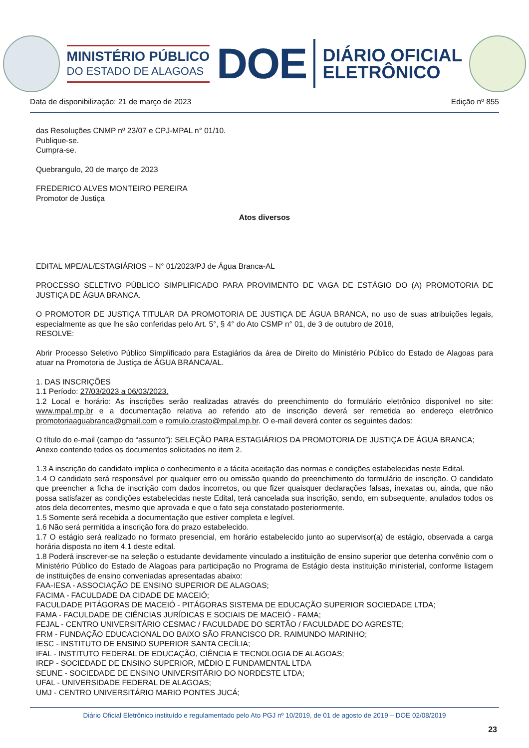MINISTÉRIO PÚBLICO
DO ESTADO DE ALAGOAS
DOE
DIÁRIO OFICIAL
ELETRÔNICO
Data de disponibilização: 21 de março de 2023 Edição nº 855
das Resoluções CNMP nº 23/07 e CPJ-MPAL n° 01/10.
Publique-se.
Cumpra-se.
Quebrangulo, 20 de março de 2023
FREDERICO ALVES MONTEIRO PEREIRA
Promotor de Justiça
Atos diversos
EDITAL MPE/AL/ESTAGIÁRIOS – N° 01/2023/PJ de Água Branca-AL
PROCESSO SELETIVO PÚBLICO SIMPLIFICADO PARA PROVIMENTO DE VAGA DE ESTÁGIO DO (A) PROMOTORIA DE JUSTIÇA DE ÁGUA BRANCA.
O PROMOTOR DE JUSTIÇA TITULAR DA PROMOTORIA DE JUSTIÇA DE ÁGUA BRANCA, no uso de suas atribuições legais, especialmente as que lhe são conferidas pelo Art. 5°, § 4° do Ato CSMP n° 01, de 3 de outubro de 2018,
RESOLVE:
Abrir Processo Seletivo Público Simplificado para Estagiários da área de Direito do Ministério Público do Estado de Alagoas para atuar na Promotoria de Justiça de ÁGUA BRANCA/AL.
1. DAS INSCRIÇÕES
1.1 Período: 27/03/2023 a 06/03/2023.
1.2 Local e horário: As inscrições serão realizadas através do preenchimento do formulário eletrônico disponível no site: www.mpal.mp.br e a documentação relativa ao referido ato de inscrição deverá ser remetida ao endereço eletrônico promotoriaaguabranca@gmail.com e romulo.crasto@mpal.mp.br. O e-mail deverá conter os seguintes dados:
O título do e-mail (campo do “assunto”): SELEÇÃO PARA ESTAGIÁRIOS DA PROMOTORIA DE JUSTIÇA DE ÁGUA BRANCA;
Anexo contendo todos os documentos solicitados no item 2.
1.3 A inscrição do candidato implica o conhecimento e a tácita aceitação das normas e condições estabelecidas neste Edital.
1.4 O candidato será responsável por qualquer erro ou omissão quando do preenchimento do formulário de inscrição. O candidato que preencher a ficha de inscrição com dados incorretos, ou que fizer quaisquer declarações falsas, inexatas ou, ainda, que não possa satisfazer as condições estabelecidas neste Edital, terá cancelada sua inscrição, sendo, em subsequente, anulados todos os atos dela decorrentes, mesmo que aprovada e que o fato seja constatado posteriormente.
1.5 Somente será recebida a documentação que estiver completa e legível.
1.6 Não será permitida a inscrição fora do prazo estabelecido.
1.7 O estágio será realizado no formato presencial, em horário estabelecido junto ao supervisor(a) de estágio, observada a carga horária disposta no item 4.1 deste edital.
1.8 Poderá inscrever-se na seleção o estudante devidamente vinculado a instituição de ensino superior que detenha convênio com o Ministério Público do Estado de Alagoas para participação no Programa de Estágio desta instituição ministerial, conforme listagem de instituições de ensino conveniadas apresentadas abaixo:
FAA-IESA - ASSOCIAÇÃO DE ENSINO SUPERIOR DE ALAGOAS;
FACIMA - FACULDADE DA CIDADE DE MACEIÓ;
FACULDADE PITÁGORAS DE MACEIÓ - PITÁGORAS SISTEMA DE EDUCAÇÃO SUPERIOR SOCIEDADE LTDA;
FAMA - FACULDADE DE CIÊNCIAS JURÍDICAS E SOCIAIS DE MACEIÓ - FAMA;
FEJAL - CENTRO UNIVERSITÁRIO CESMAC / FACULDADE DO SERTÃO / FACULDADE DO AGRESTE;
FRM - FUNDAÇÃO EDUCACIONAL DO BAIXO SÃO FRANCISCO DR. RAIMUNDO MARINHO;
IESC - INSTITUTO DE ENSINO SUPERIOR SANTA CECÍLIA;
IFAL - INSTITUTO FEDERAL DE EDUCAÇÃO, CIÊNCIA E TECNOLOGIA DE ALAGOAS;
IREP - SOCIEDADE DE ENSINO SUPERIOR, MÉDIO E FUNDAMENTAL LTDA
SEUNE - SOCIEDADE DE ENSINO UNIVERSITÁRIO DO NORDESTE LTDA;
UFAL - UNIVERSIDADE FEDERAL DE ALAGOAS;
UMJ - CENTRO UNIVERSITÁRIO MARIO PONTES JUCÁ;
Diário Oficial Eletrônico instituído e regulamentado pelo Ato PGJ nº 10/2019, de 01 de agosto de 2019 – DOE 02/08/2019
23